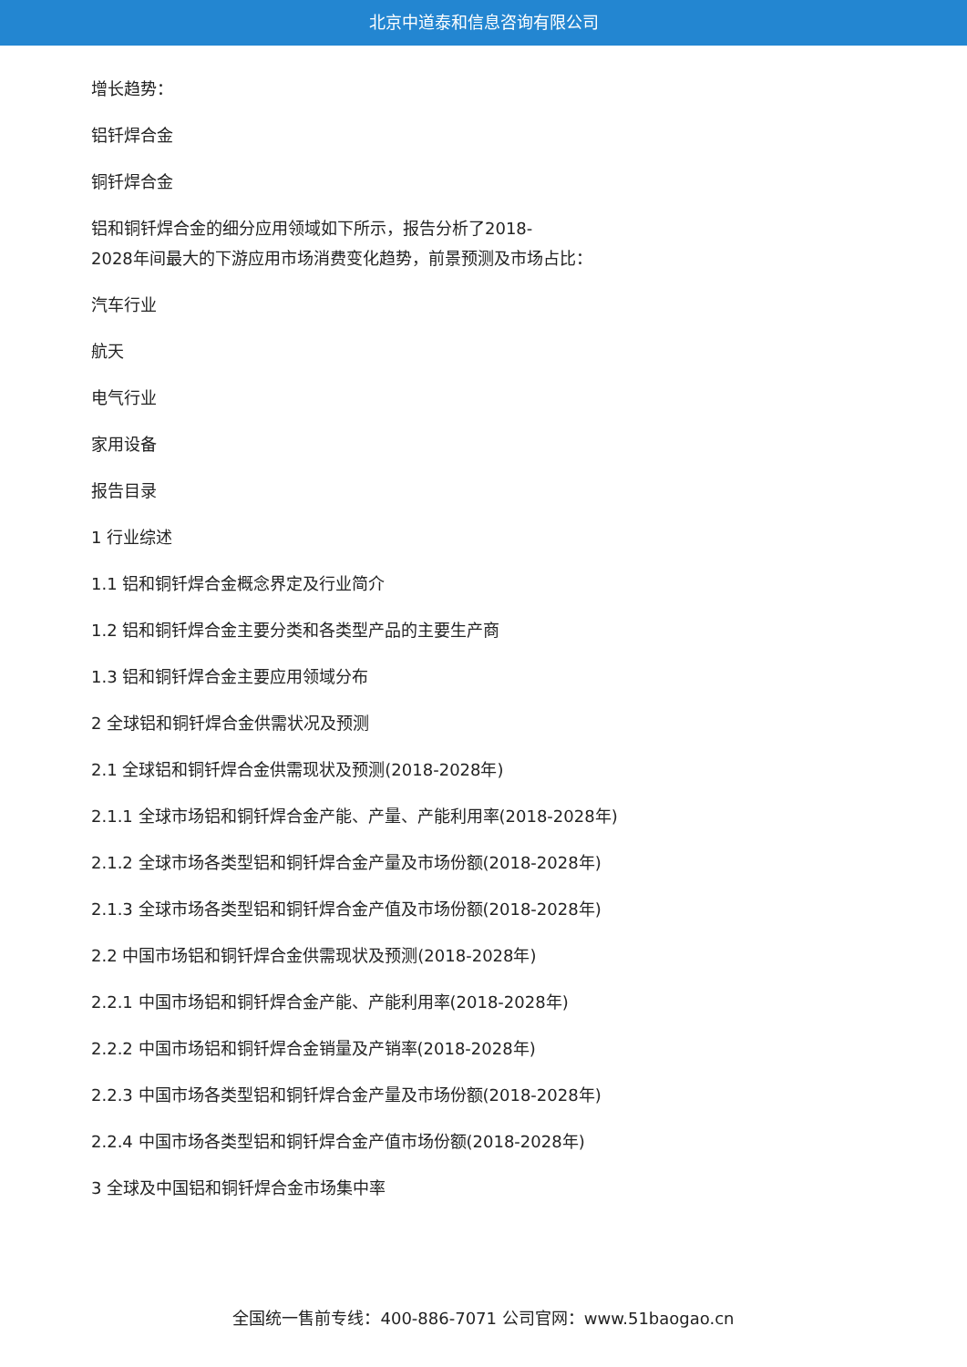北京中道泰和信息咨询有限公司
增长趋势：
铝钎焊合金
铜钎焊合金
铝和铜钎焊合金的细分应用领域如下所示，报告分析了2018-
2028年间最大的下游应用市场消费变化趋势，前景预测及市场占比：
汽车行业
航天
电气行业
家用设备
报告目录
1 行业综述
1.1 铝和铜钎焊合金概念界定及行业简介
1.2 铝和铜钎焊合金主要分类和各类型产品的主要生产商
1.3 铝和铜钎焊合金主要应用领域分布
2 全球铝和铜钎焊合金供需状况及预测
2.1 全球铝和铜钎焊合金供需现状及预测(2018-2028年)
2.1.1 全球市场铝和铜钎焊合金产能、产量、产能利用率(2018-2028年)
2.1.2 全球市场各类型铝和铜钎焊合金产量及市场份额(2018-2028年)
2.1.3 全球市场各类型铝和铜钎焊合金产值及市场份额(2018-2028年)
2.2 中国市场铝和铜钎焊合金供需现状及预测(2018-2028年)
2.2.1 中国市场铝和铜钎焊合金产能、产能利用率(2018-2028年)
2.2.2 中国市场铝和铜钎焊合金销量及产销率(2018-2028年)
2.2.3 中国市场各类型铝和铜钎焊合金产量及市场份额(2018-2028年)
2.2.4 中国市场各类型铝和铜钎焊合金产值市场份额(2018-2028年)
3 全球及中国铝和铜钎焊合金市场集中率
全国统一售前专线：400-886-7071 公司官网：www.51baogao.cn